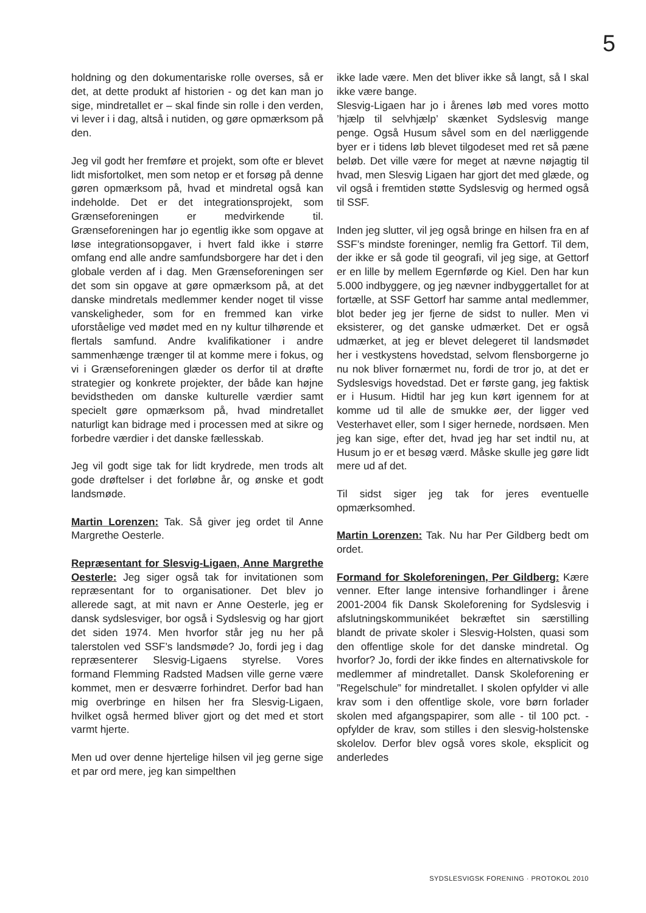5
holdning og den dokumentariske rolle overses, så er det, at dette produkt af historien - og det kan man jo sige, mindretallet er – skal finde sin rolle i den verden, vi lever i i dag, altså i nutiden, og gøre opmærksom på den.
Jeg vil godt her fremføre et projekt, som ofte er blevet lidt misfortolket, men som netop er et forsøg på denne gøren opmærksom på, hvad et mindretal også kan indeholde. Det er det integrationsprojekt, som Grænseforeningen er medvirkende til. Grænseforeningen har jo egentlig ikke som opgave at løse integrationsopgaver, i hvert fald ikke i større omfang end alle andre samfundsborgere har det i den globale verden af i dag. Men Grænseforeningen ser det som sin opgave at gøre opmærksom på, at det danske mindretals medlemmer kender noget til visse vanskeligheder, som for en fremmed kan virke uforståelige ved mødet med en ny kultur tilhørende et flertals samfund. Andre kvalifikationer i andre sammenhænge trænger til at komme mere i fokus, og vi i Grænseforeningen glæder os derfor til at drøfte strategier og konkrete projekter, der både kan højne bevidstheden om danske kulturelle værdier samt specielt gøre opmærksom på, hvad mindretallet naturligt kan bidrage med i processen med at sikre og forbedre værdier i det danske fællesskab.
Jeg vil godt sige tak for lidt krydrede, men trods alt gode drøftelser i det forløbne år, og ønske et godt landsmøde.
Martin Lorenzen: Tak. Så giver jeg ordet til Anne Margrethe Oesterle.
Repræsentant for Slesvig-Ligaen, Anne Margrethe Oesterle: Jeg siger også tak for invitationen som repræsentant for to organisationer. Det blev jo allerede sagt, at mit navn er Anne Oesterle, jeg er dansk sydslesviger, bor også i Sydslesvig og har gjort det siden 1974. Men hvorfor står jeg nu her på talerstolen ved SSF’s landsmøde? Jo, fordi jeg i dag repræsenterer Slesvig-Ligaens styrelse. Vores formand Flemming Radsted Madsen ville gerne være kommet, men er desværre forhindret. Derfor bad han mig overbringe en hilsen her fra Slesvig-Ligaen, hvilket også hermed bliver gjort og det med et stort varmt hjerte.
Men ud over denne hjertelige hilsen vil jeg gerne sige et par ord mere, jeg kan simpelthen
ikke lade være. Men det bliver ikke så langt, så I skal ikke være bange.
Slesvig-Ligaen har jo i årenes løb med vores motto ’hjælp til selvhjælp’ skænket Sydslesvig mange penge. Også Husum såvel som en del nærliggende byer er i tidens løb blevet tilgodeset med ret så pæne beløb. Det ville være for meget at nævne nøjagtig til hvad, men Slesvig Ligaen har gjort det med glæde, og vil også i fremtiden støtte Sydslesvig og hermed også til SSF.
Inden jeg slutter, vil jeg også bringe en hilsen fra en af SSF’s mindste foreninger, nemlig fra Gettorf. Til dem, der ikke er så gode til geografi, vil jeg sige, at Gettorf er en lille by mellem Egernførde og Kiel. Den har kun 5.000 indbyggere, og jeg nævner indbyggertallet for at fortælle, at SSF Gettorf har samme antal medlemmer, blot beder jeg jer fjerne de sidst to nuller. Men vi eksisterer, og det ganske udmærket. Det er også udmærket, at jeg er blevet delegeret til landsmødet her i vestkystens hovedstad, selvom flensborgerne jo nu nok bliver fornærmet nu, fordi de tror jo, at det er Sydslesvigs hovedstad. Det er første gang, jeg faktisk er i Husum. Hidtil har jeg kun kørt igennem for at komme ud til alle de smukke øer, der ligger ved Vesterhavet eller, som I siger hernede, nordsøen. Men jeg kan sige, efter det, hvad jeg har set indtil nu, at Husum jo er et besøg værd. Måske skulle jeg gøre lidt mere ud af det.
Til sidst siger jeg tak for jeres eventuelle opmærksomhed.
Martin Lorenzen: Tak. Nu har Per Gildberg bedt om ordet.
Formand for Skoleforeningen, Per Gildberg: Kære venner. Efter lange intensive forhandlinger i årene 2001-2004 fik Dansk Skoleforening for Sydslesvig i afslutningskommunikéet bekræftet sin særstilling blandt de private skoler i Slesvig-Holsten, quasi som den offentlige skole for det danske mindretal. Og hvorfor? Jo, fordi der ikke findes en alternativskole for medlemmer af mindretallet. Dansk Skoleforening er ”Regelschule” for mindretallet. I skolen opfylder vi alle krav som i den offentlige skole, vore børn forlader skolen med afgangspapirer, som alle - til 100 pct. - opfylder de krav, som stilles i den slesvig-holstenske skolelov. Derfor blev også vores skole, eksplicit og anderledes
SYDSLESVIGSK FORENING · PROTOKOL 2010